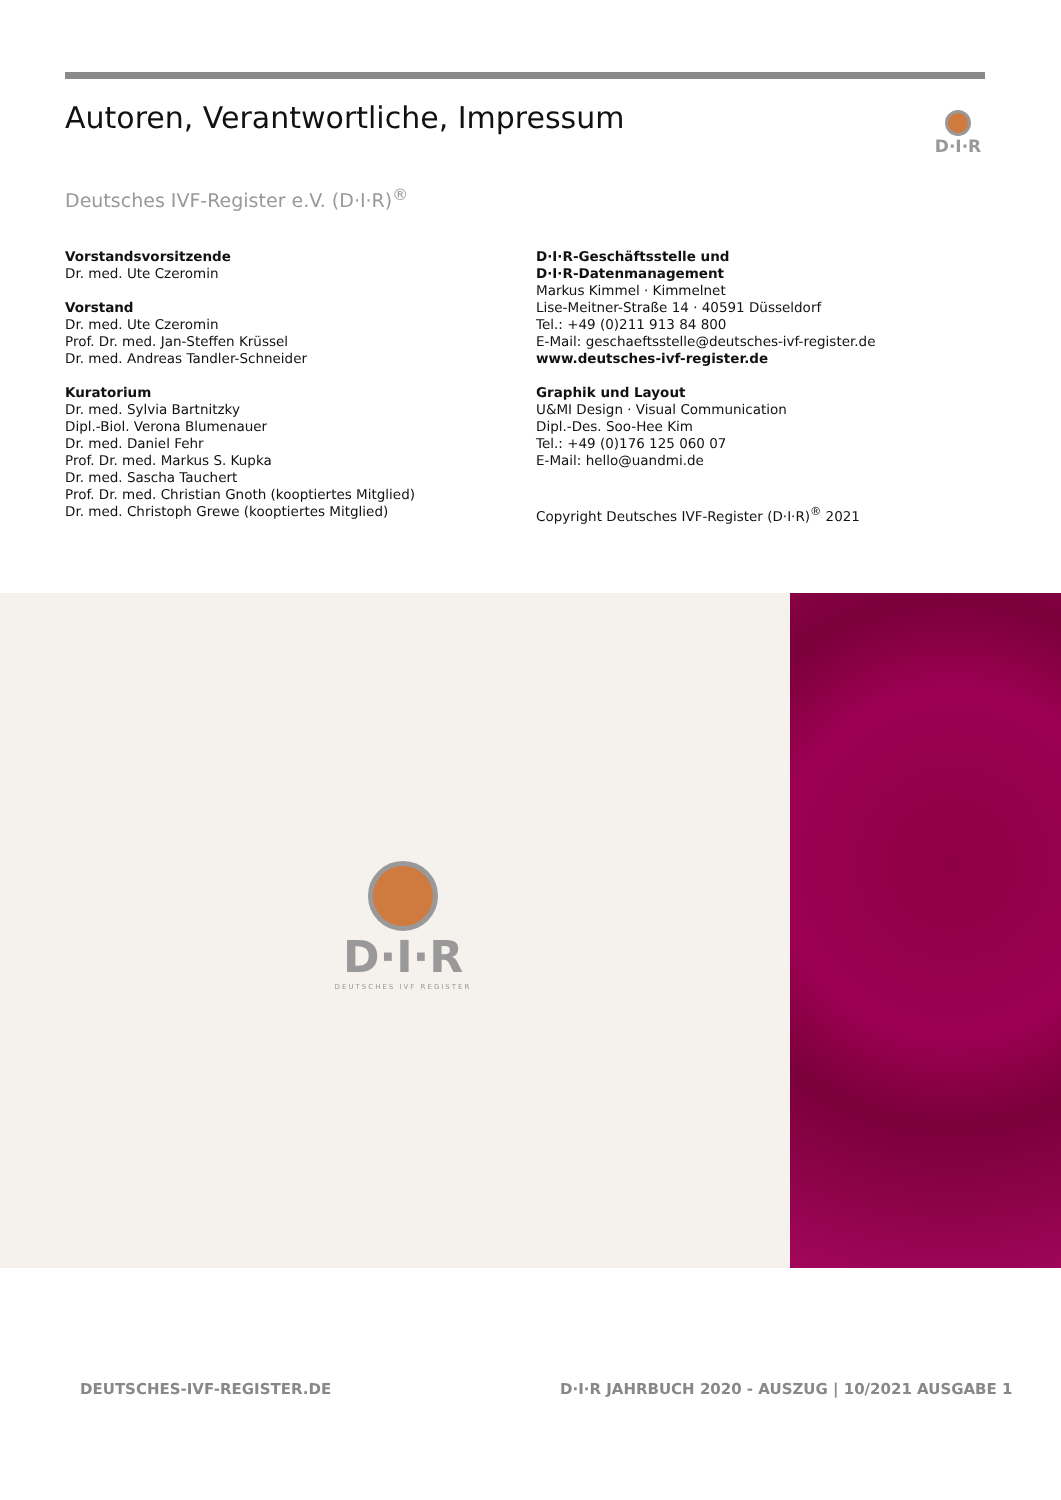Autoren, Verantwortliche, Impressum
D·I·R
Deutsches IVF-Register e.V. (D·I·R)<sup>®</sup>
Vorstandsvorsitzende
Dr. med. Ute Czeromin
Vorstand
Dr. med. Ute Czeromin
Prof. Dr. med. Jan-Steffen Krüssel
Dr. med. Andreas Tandler-Schneider
Kuratorium
Dr. med. Sylvia Bartnitzky
Dipl.-Biol. Verona Blumenauer
Dr. med. Daniel Fehr
Prof. Dr. med. Markus S. Kupka
Dr. med. Sascha Tauchert
Prof. Dr. med. Christian Gnoth (kooptiertes Mitglied)
Dr. med. Christoph Grewe (kooptiertes Mitglied)
D·I·R-Geschäftsstelle und
D·I·R-Datenmanagement
Markus Kimmel · Kimmelnet
Lise-Meitner-Straße 14 · 40591 Düsseldorf
Tel.: +49 (0)211 913 84 800
E-Mail: geschaeftsstelle@deutsches-ivf-register.de
www.deutsches-ivf-register.de
Graphik und Layout
U&MI Design · Visual Communication
Dipl.-Des. Soo-Hee Kim
Tel.: +49 (0)176 125 060 07
E-Mail: hello@uandmi.de
Copyright Deutsches IVF-Register (D·I·R)<sup>®</sup> 2021
D·I·R
DEUTSCHES IVF REGISTER
DEUTSCHES-IVF-REGISTER.DE
D·I·R JAHRBUCH 2020 - AUSZUG | 10/2021 AUSGABE 1